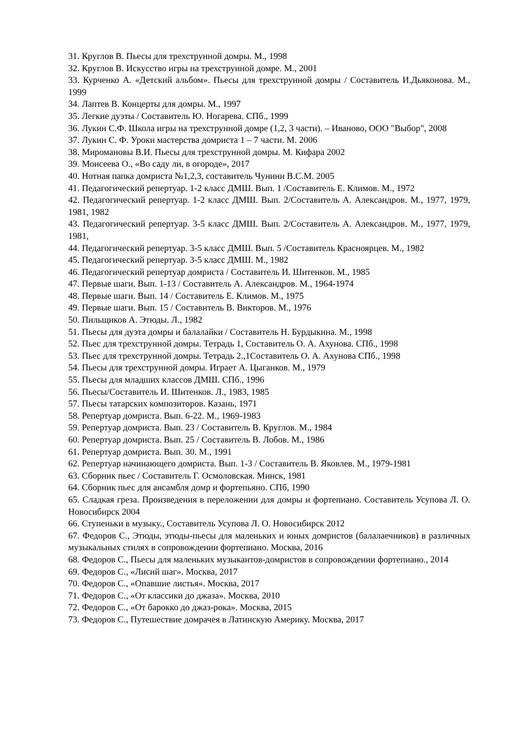31. Круглов В. Пьесы для трехструнной домры. М., 1998
32. Круглов В. Искусство игры на трехструнной домре. М., 2001
33. Курченко А. «Детский альбом». Пьесы для трехструнной домры / Составитель И.Дьяконова. М., 1999
34. Лаптев В. Концерты для домры. М., 1997
35. Легкие дуэты / Составитель Ю. Ногарева. СПб., 1999
36. Лукин С.Ф. Школа игры на трехструнной домре (1,2, 3 части). – Иваново, ООО "Выбор", 2008
37. Лукин С. Ф. Уроки мастерства домриста 1 – 7 части. М. 2006
38. Миромановы В.И. Пьесы для трехструнной домры. М. Кифара 2002
39. Моисеева О., «Во саду ли, в огороде», 2017
40. Нотная папка домриста №1,2,3, составитель Чунини В.С.М. 2005
41. Педагогический репертуар. 1-2 класс ДМШ. Вып. 1 /Составитель Е. Климов. М., 1972
42. Педагогический репертуар. 1-2 класс ДМШ. Вып. 2/Составитель А. Александров. М., 1977, 1979, 1981, 1982
43. Педагогический репертуар. 3-5 класс ДМШ. Вып. 2/Составитель А. Александров. М., 1977, 1979, 1981,
44. Педагогический репертуар. 3-5 класс ДМШ. Вып. 5 /Составитель Красноярцев. М., 1982
45. Педагогический репертуар. 3-5 класс ДМШ. М., 1982
46. Педагогический репертуар домриста / Составитель И. Шитенков. М., 1985
47. Первые шаги. Вып. 1-13 / Составитель А. Александров. М., 1964-1974
48. Первые шаги. Вып. 14 / Составитель Е. Климов. М., 1975
49. Первые шаги. Вып. 15 / Составитель В. Викторов. М., 1976
50. Пильщиков А. Этюды. Л., 1982
51. Пьесы для дуэта домры и балалайки / Составитель Н. Бурдыкина. М., 1998
52. Пьес для трехструнной домры. Тетрадь 1, Составитель О. А. Ахунова. СПб., 1998
53. Пьес для трехструнной домры. Тетрадь 2.,1Составитель О. А. Ахунова СПб., 1998
54. Пьесы для трехструнной домры. Играет А. Цыганков. М., 1979
55. Пьесы для младших классов ДМШ. СПб., 1996
56. Пьесы/Составитель И. Шитенков. Л., 1983, 1985
57. Пьесы татарских композиторов. Казань, 1971
58. Репертуар домриста. Вып. 6-22. М., 1969-1983
59. Репертуар домриста. Вып. 23 / Составитель В. Круглов. М., 1984
60. Репертуар домриста. Вып. 25 / Составитель В. Лобов. М., 1986
61. Репертуар домриста. Вып. 30. М., 1991
62. Репертуар начинающего домриста. Вып. 1-3 / Составитель В. Яковлев. М., 1979-1981
63. Сборник пьес / Составитель Г. Осмоловская. Минск, 1981
64. Сборник пьес для ансамбля домр и фортепьяно. СПб, 1990
65. Сладкая греза. Произведения в переложении для домры и фортепиано. Составитель Усупова Л. О. Новосибирск 2004
66. Ступеньки в музыку., Составитель Усупова Л. О. Новосибирск 2012
67. Федоров С., Этюды, этюды-пьесы для маленьких и юных домристов (балалаечников) в различных музыкальных стилях в сопровождении фортепиано. Москва, 2016
68. Федоров С., Пьесы для маленьких музыкантов-домристов в сопровождении фортепиано., 2014
69. Федоров С., «Лисий шаг». Москва, 2017
70. Федоров С., «Опавшие листья». Москва, 2017
71. Федоров С., «От классики до джаза». Москва, 2010
72. Федоров С., «От барокко до джаз-рока». Москва, 2015
73. Федоров С., Путешествие домрачея в Латинскую Америку. Москва, 2017